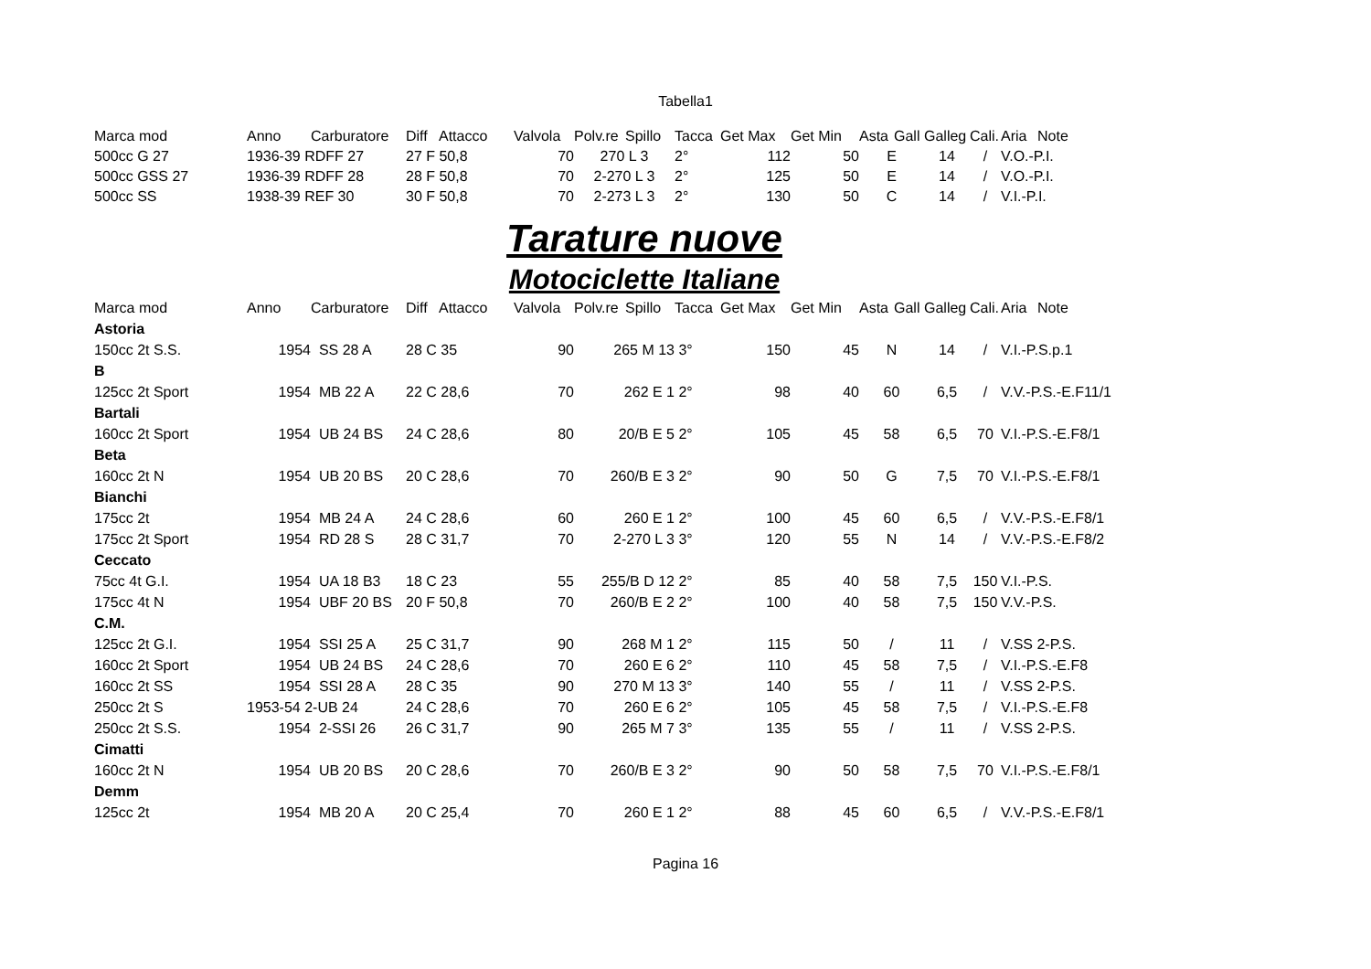Tabella1
| Marca mod | Anno | Carburatore | Diff | Attacco | Valvola | Polv.re | Spillo | Tacca | Get Max | Get Min | Asta | Gall | Galleg | Cali. | Aria | Note |
| --- | --- | --- | --- | --- | --- | --- | --- | --- | --- | --- | --- | --- | --- | --- | --- | --- |
| 500cc G 27 | 1936-39 RDFF 27 | | 27 F 50,8 | | 70 | 270 L 3 | | 2° | 112 | 50 | E | | 14 | / | V.O.-P.I. | |
| 500cc GSS 27 | 1936-39 RDFF 28 | | 28 F 50,8 | | 70 | 2-270 L 3 | | 2° | 125 | 50 | E | | 14 | / | V.O.-P.I. | |
| 500cc SS | 1938-39 REF 30 | | 30 F 50,8 | | 70 | 2-273 L 3 | | 2° | 130 | 50 | C | | 14 | / | V.I.-P.I. | |
Tarature nuove
Motociclette Italiane
| Marca mod | Anno | Carburatore | Diff | Attacco | Valvola | Polv.re | Spillo | Tacca | Get Max | Get Min | Asta | Gall | Galleg | Cali. | Aria | Note |
| --- | --- | --- | --- | --- | --- | --- | --- | --- | --- | --- | --- | --- | --- | --- | --- | --- |
| Astoria | | | | | | | | | | | | | | | | |
| 150cc 2t S.S. | 1954 | SS 28 A | 28 C 35 | | 90 | 265 M 13 | | 3° | 150 | 45 | N | | 14 | / | V.I.-P.S.p.1 | |
| B | | | | | | | | | | | | | | | | |
| 125cc 2t Sport | 1954 | MB 22 A | 22 C 28,6 | | 70 | 262 E 1 | | 2° | 98 | 40 | 60 | | 6,5 | / | V.V.-P.S.-E.F11/1 | |
| Bartali | | | | | | | | | | | | | | | | |
| 160cc 2t Sport | 1954 | UB 24 BS | 24 C 28,6 | | 80 | 20/B E 5 | | 2° | 105 | 45 | 58 | | 6,5 | 70 | V.I.-P.S.-E.F8/1 | |
| Beta | | | | | | | | | | | | | | | | |
| 160cc 2t N | 1954 | UB 20 BS | 20 C 28,6 | | 70 | 260/B E 3 | | 2° | 90 | 50 | G | | 7,5 | 70 | V.I.-P.S.-E.F8/1 | |
| Bianchi | | | | | | | | | | | | | | | | |
| 175cc 2t | 1954 | MB 24 A | 24 C 28,6 | | 60 | 260 E 1 | | 2° | 100 | 45 | 60 | | 6,5 | / | V.V.-P.S.-E.F8/1 | |
| 175cc 2t Sport | 1954 | RD 28 S | 28 C 31,7 | | 70 | 2-270 L 3 | | 3° | 120 | 55 | N | | 14 | / | V.V.-P.S.-E.F8/2 | |
| Ceccato | | | | | | | | | | | | | | | | |
| 75cc 4t G.I. | 1954 | UA 18 B3 | 18 C 23 | | 55 | 255/B D 12 | | 2° | 85 | 40 | 58 | | 7,5 | 150 | V.I.-P.S. | |
| 175cc 4t N | 1954 | UBF 20 BS | 20 F 50,8 | | 70 | 260/B E 2 | | 2° | 100 | 40 | 58 | | 7,5 | 150 | V.V.-P.S. | |
| C.M. | | | | | | | | | | | | | | | | |
| 125cc 2t G.I. | 1954 | SSI 25 A | 25 C 31,7 | | 90 | 268 M 1 | | 2° | 115 | 50 | / | | 11 | / | V.SS 2-P.S. | |
| 160cc 2t Sport | 1954 | UB 24 BS | 24 C 28,6 | | 70 | 260 E 6 | | 2° | 110 | 45 | 58 | | 7,5 | / | V.I.-P.S.-E.F8 | |
| 160cc 2t SS | 1954 | SSI 28 A | 28 C 35 | | 90 | 270 M 13 | | 3° | 140 | 55 | / | | 11 | / | V.SS 2-P.S. | |
| 250cc 2t S | 1953-54 2-UB 24 | | 24 C 28,6 | | 70 | 260 E 6 | | 2° | 105 | 45 | 58 | | 7,5 | / | V.I.-P.S.-E.F8 | |
| 250cc 2t S.S. | 1954 | 2-SSI 26 | 26 C 31,7 | | 90 | 265 M 7 | | 3° | 135 | 55 | / | | 11 | / | V.SS 2-P.S. | |
| Cimatti | | | | | | | | | | | | | | | | |
| 160cc 2t N | 1954 | UB 20 BS | 20 C 28,6 | | 70 | 260/B E 3 | | 2° | 90 | 50 | 58 | | 7,5 | 70 | V.I.-P.S.-E.F8/1 | |
| Demm | | | | | | | | | | | | | | | | |
| 125cc 2t | 1954 | MB 20 A | 20 C 25,4 | | 70 | 260 E 1 | | 2° | 88 | 45 | 60 | | 6,5 | / | V.V.-P.S.-E.F8/1 | |
Pagina 16